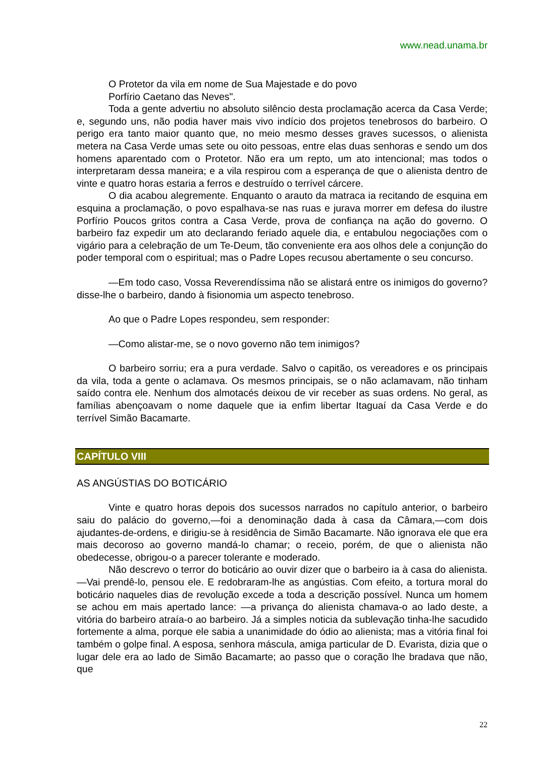www.nead.unama.br
O Protetor da vila em nome de Sua Majestade e do povo
Porfírio Caetano das Neves".
Toda a gente advertiu no absoluto silêncio desta proclamação acerca da Casa Verde; e, segundo uns, não podia haver mais vivo indício dos projetos tenebrosos do barbeiro. O perigo era tanto maior quanto que, no meio mesmo desses graves sucessos, o alienista metera na Casa Verde umas sete ou oito pessoas, entre elas duas senhoras e sendo um dos homens aparentado com o Protetor. Não era um repto, um ato intencional; mas todos o interpretaram dessa maneira; e a vila respirou com a esperança de que o alienista dentro de vinte e quatro horas estaria a ferros e destruído o terrível cárcere.
O dia acabou alegremente. Enquanto o arauto da matraca ia recitando de esquina em esquina a proclamação, o povo espalhava-se nas ruas e jurava morrer em defesa do ilustre Porfírio Poucos gritos contra a Casa Verde, prova de confiança na ação do governo. O barbeiro faz expedir um ato declarando feriado aquele dia, e entabulou negociações com o vigário para a celebração de um Te-Deum, tão conveniente era aos olhos dele a conjunção do poder temporal com o espiritual; mas o Padre Lopes recusou abertamente o seu concurso.
—Em todo caso, Vossa Reverendíssima não se alistará entre os inimigos do governo? disse-lhe o barbeiro, dando à fisionomia um aspecto tenebroso.
Ao que o Padre Lopes respondeu, sem responder:
—Como alistar-me, se o novo governo não tem inimigos?
O barbeiro sorriu; era a pura verdade. Salvo o capitão, os vereadores e os principais da vila, toda a gente o aclamava. Os mesmos principais, se o não aclamavam, não tinham saído contra ele. Nenhum dos almotacés deixou de vir receber as suas ordens. No geral, as famílias abençoavam o nome daquele que ia enfim libertar Itaguaí da Casa Verde e do terrível Simão Bacamarte.
CAPÍTULO VIII
AS ANGÚSTIAS DO BOTICÁRIO
Vinte e quatro horas depois dos sucessos narrados no capítulo anterior, o barbeiro saiu do palácio do governo,—foi a denominação dada à casa da Câmara,—com dois ajudantes-de-ordens, e dirigiu-se à residência de Simão Bacamarte. Não ignorava ele que era mais decoroso ao governo mandá-lo chamar; o receio, porém, de que o alienista não obedecesse, obrigou-o a parecer tolerante e moderado.
Não descrevo o terror do boticário ao ouvir dizer que o barbeiro ia à casa do alienista.—Vai prendê-lo, pensou ele. E redobraram-lhe as angústias. Com efeito, a tortura moral do boticário naqueles dias de revolução excede a toda a descrição possível. Nunca um homem se achou em mais apertado lance: —a privança do alienista chamava-o ao lado deste, a vitória do barbeiro atraía-o ao barbeiro. Já a simples noticia da sublevação tinha-lhe sacudido fortemente a alma, porque ele sabia a unanimidade do ódio ao alienista; mas a vitória final foi também o golpe final. A esposa, senhora máscula, amiga particular de D. Evarista, dizia que o lugar dele era ao lado de Simão Bacamarte; ao passo que o coração lhe bradava que não, que
22